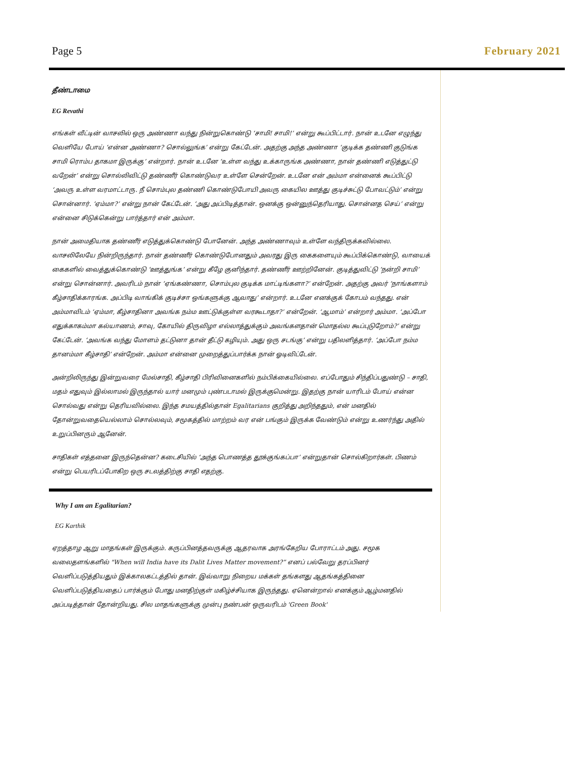Page 5 February 2021
தீண்டாமை
EG Revathi
எங்கள் வீட்டின் வாசலில் ஒரு அண்ணா வந்து நின்றுகொண்டு ‘சாமி! சாமி!’ என்று கூப்பிட்டார். நான் உடனே எழுந்து வெளியே போய் ‘என்ன அண்ணா? சொல்லுங்க’ என்று கேட்டேன். அதற்கு அந்த அண்ணா ‘குடிக்க தண்ணி குடுங்க சாமி ரொம்ப தாகமா இருக்கு’ என்றார். நான் உடனே ‘உள்ள வந்து உக்காருங்க அண்ணா, நான் தண்ணி எடுத்துட்டு வறேன்’ என்று சொல்லிவிட்டு தண்ணீர் கொண்டுவர உள்ளே சென்றேன். உடனே என் அம்மா என்னைக் கூப்பிட்டு ‘அவரு உள்ள வரமாட்டாரு. நீ சொம்புல தண்ணி கொண்டுபோயி அவரு கையில ஊத்து குடிச்சுட்டு போவட்டும்’ என்று சொன்னார். ‘ஏம்மா?’ என்று நான் கேட்டேன். ‘அது அப்பிடித்தான். ஒனக்கு ஒன்னுந்தெரியாது. சொன்னத செய்’ என்று என்னை சிடுக்கென்று பார்த்தார் என் அம்மா.
நான் அமைதியாக தண்ணீர் எடுத்துக்கொண்டு போனேன். அந்த அண்ணாவும் உள்ளே வந்திருக்கவில்லை. வாசலிலேயே நின்றிருந்தார். நான் தண்ணீர் கொண்டுபோனதும் அவரது இரு கைகளையும் கூப்பிக்கொண்டு, வாயைக் கைகளில் வைத்துக்கொண்டு ‘ஊத்துங்க’ என்று கீழே குனிந்தார். தண்ணீர் ஊற்றினேன். குடித்துவிட்டு ‘நன்றி சாமி’ என்று சொன்னார். அவரிடம் நான் ‘ஏங்கண்ணா, சொம்புல குடிக்க மாட்டிங்களா?’ என்றேன். அதற்கு அவர் ‘நாங்களாம் கீழ்சாதிக்காரங்க. அப்பிடி வாங்கிக் குடிச்சா ஒங்களுக்கு ஆவாது’ என்றார். உடனே எனக்குக் கோபம் வந்தது. என் அம்மாவிடம் ‘ஏம்மா, கீழ்சாதினா அவங்க நம்ம ஊட்டுக்குள்ள வரகூடாதா?’ என்றேன். ‘ஆமாம்’ என்றார் அம்மா. ‘அப்போ எதுக்காகம்மா கல்யாணம், சாவு, கோயில் திருவிழா எல்லாத்துக்கும் அவங்களதான் மொதல்ல கூப்புடுறோம்?’ என்று கேட்டேன். ‘அவங்க வந்து மோளம் தட்டுனா தான் தீட்டு கழியும். அது ஒரு சடங்கு’ என்று பதிலளித்தார். ‘அப்போ நம்ம தானம்மா கீழ்சாதி’ என்றேன். அம்மா என்னை முறைத்துப்பார்க்க நான் ஓடிவிட்டேன்.
அன்றிலிருந்து இன்றுவரை மேல்சாதி, கீழ்சாதி பிரிவினைகளில் நம்பிக்கையில்லை. எப்போதும் சிந்திப்பதுண்டு – சாதி, மதம் எதுவும் இல்லாமல் இருந்தால் யார் மனமும் புண்படாமல் இருக்குமென்று. இதற்கு நான் யாரிடம் போய் என்ன சொல்வது என்று தெரியவில்லை. இந்த சமயத்தில்தான் Egalitarians குறித்து அறிந்ததும், என் மனதில் தோன்றுவதையெல்லாம் சொல்லவும், சமூகத்தில் மாற்றம் வர என் பங்கும் இருக்க வேண்டும் என்று உணர்ந்து அதில் உறுப்பினரும் ஆனேன்.
சாதிகள் எத்தனை இருந்தென்ன? கடைசியில் ‘அந்த பொணத்த தூக்குங்கப்பா’ என்றுதான் சொல்கிறார்கள். பிணம் என்று பெயரிடப்போகிற ஒரு சடலத்திற்கு சாதி எதற்கு.
Why I am an Egalitarian?
EG Karthik
ஏறத்தாழ ஆறு மாதங்கள் இருக்கும். கருப்பினத்தவருக்கு ஆதரவாக அரங்கேறிய போராட்டம் அது. சமூக வலைதளங்களில் "When will India have its Dalit Lives Matter movement?” எனப் பல்வேறு தரப்பினர் வெளிப்படுத்தியதும் இக்காலகட்டத்தில் தான். இவ்வாறு நிறைய மக்கள் தங்களது ஆதங்கத்தினை வெளிப்படுத்தியதைப் பார்க்கும் போது மனதிற்குள் மகிழ்ச்சியாக இருந்தது. ஏனென்றால் எனக்கும் ஆழ்மனதில் அப்படித்தான் தோன்றியது. சில மாதங்களுக்கு முன்பு நண்பன் ஒருவரிடம் 'Green Book'